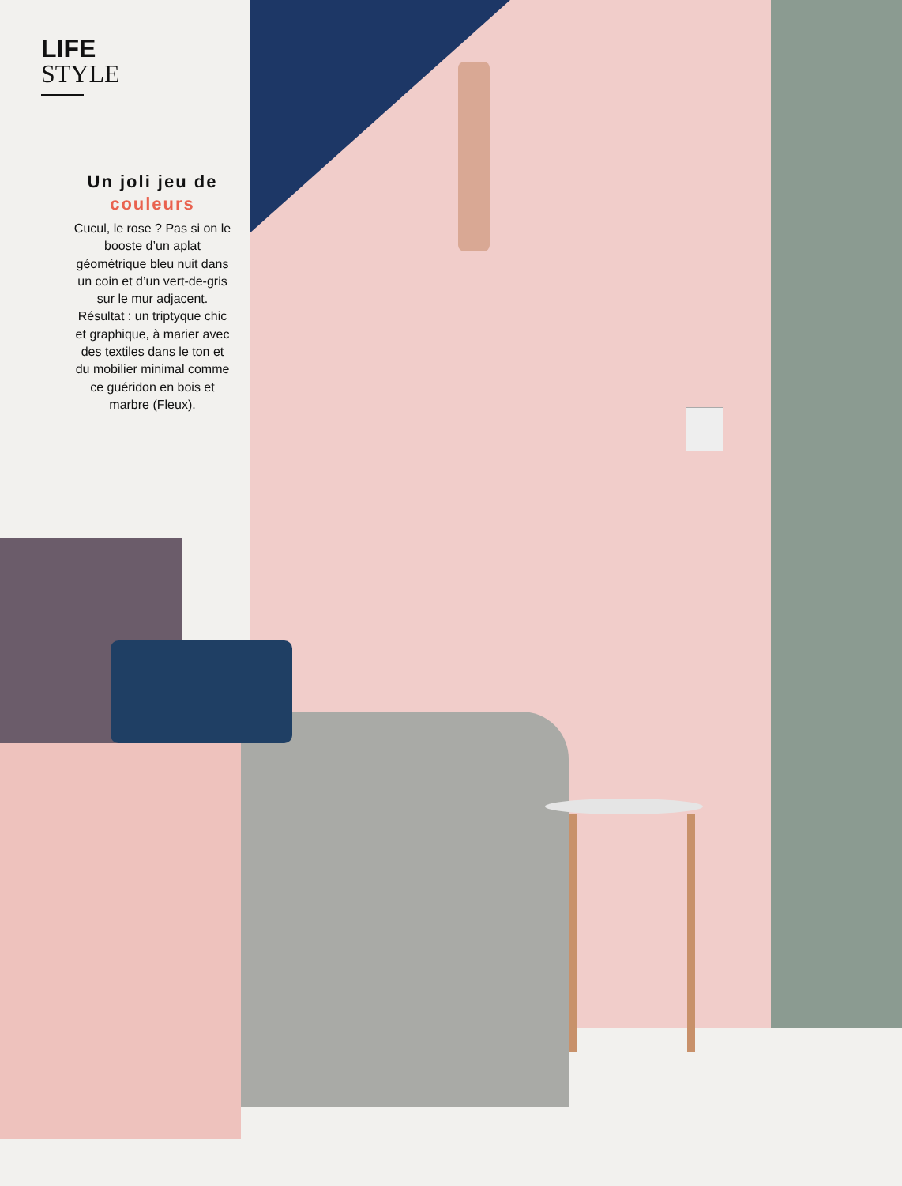LIFE
STYLE
Un joli jeu de couleurs
Cucul, le rose ? Pas si on le booste d’un aplat géométrique bleu nuit dans un coin et d’un vert-de-gris sur le mur adjacent. Résultat : un triptyque chic et graphique, à marier avec des textiles dans le ton et du mobilier minimal comme ce guéridon en bois et marbre (Fleux).